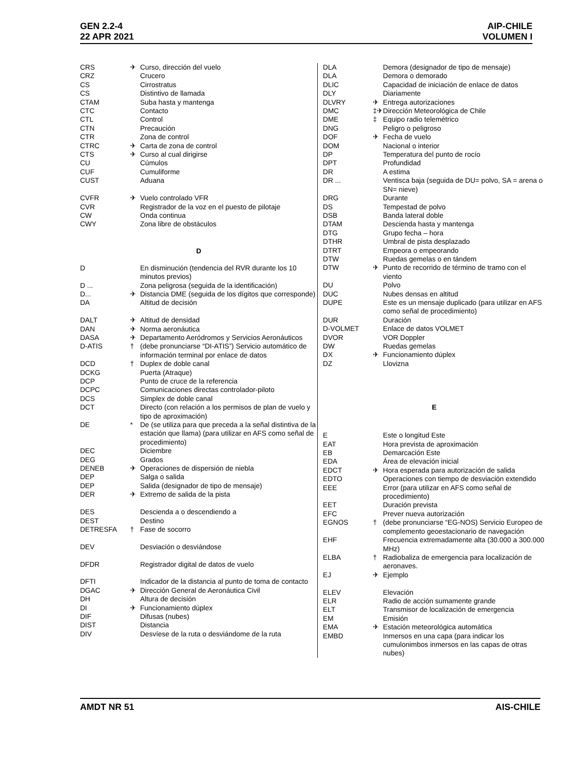GEN 2.2-4
22 APR 2021
AIP-CHILE
VOLUMEN I
| CRS | ✈ | Curso, dirección del vuelo |
| CRZ | | Crucero |
| CS | | Cirrostratus |
| CS | | Distintivo de llamada |
| CTAM | | Suba hasta y mantenga |
| CTC | | Contacto |
| CTL | | Control |
| CTN | | Precaución |
| CTR | | Zona de control |
| CTRC | ✈ | Carta de zona de control |
| CTS | ✈ | Curso al cual dirigirse |
| CU | | Cúmulos |
| CUF | | Cumuliforme |
| CUST | | Aduana |
| CVFR | ✈ | Vuelo controlado VFR |
| CVR | | Registrador de la voz en el puesto de pilotaje |
| CW | | Onda continua |
| CWY | | Zona libre de obstáculos |
D
| D | | En disminución (tendencia del RVR durante los 10 minutos previos) |
| D ... | | Zona peligrosa (seguida de la identificación) |
| D... | ✈ | Distancia DME (seguida de los dígitos que corresponde) |
| DA | | Altitud de decisión |
| DALT | ✈ | Altitud de densidad |
| DAN | ✈ | Norma aeronáutica |
| DASA | ✈ | Departamento Aeródromos y Servicios Aeronáuticos |
| D-ATIS | † | (debe pronunciarse “DI-ATIS”) Servicio automático de información terminal por enlace de datos |
| DCD | † | Duplex de doble canal |
| DCKG | | Puerta (Atraque) |
| DCP | | Punto de cruce de la referencia |
| DCPC | | Comunicaciones directas controlador-piloto |
| DCS | | Simplex de doble canal |
| DCT | | Directo (con relación a los permisos de plan de vuelo y tipo de aproximación) |
| DE | * | De (se utiliza para que preceda a la señal distintiva de la estación que llama) (para utilizar en AFS como señal de procedimiento) |
| DEC | | Diciembre |
| DEG | | Grados |
| DENEB | ✈ | Operaciones de dispersión de niebla |
| DEP | | Salga o salida |
| DEP | | Salida (designador de tipo de mensaje) |
| DER | ✈ | Extremo de salida de la pista |
| DES | | Descienda a o descendiendo a |
| DEST | | Destino |
| DETRESFA | † | Fase de socorro |
| DEV | | Desviación o desviándose |
| DFDR | | Registrador digital de datos de vuelo |
| DFTI | | Indicador de la distancia al punto de toma de contacto |
| DGAC | ✈ | Dirección General de Aeronáutica Civil |
| DH | | Altura de decisión |
| DI | ✈ | Funcionamiento dúplex |
| DIF | | Difusas (nubes) |
| DIST | | Distancia |
| DIV | | Desvíese de la ruta o desviándome de la ruta |
| DLA | | Demora (designador de tipo de mensaje) |
| DLA | | Demora o demorado |
| DLIC | | Capacidad de iniciación de enlace de datos |
| DLY | | Diariamente |
| DLVRY | ✈ | Entrega autorizaciones |
| DMC | ‡✈ | Dirección Meteorológica de Chile |
| DME | ‡ | Equipo radio telemétrico |
| DNG | | Peligro o peligroso |
| DOF | ✈ | Fecha de vuelo |
| DOM | | Nacional o interior |
| DP | | Temperatura del punto de rocío |
| DPT | | Profundidad |
| DR | | A estima |
| DR ... | | Ventisca baja (seguida de DU= polvo, SA = arena o SN= nieve) |
| DRG | | Durante |
| DS | | Tempestad de polvo |
| DSB | | Banda lateral doble |
| DTAM | | Descienda hasta y mantenga |
| DTG | | Grupo fecha – hora |
| DTHR | | Umbral de pista desplazado |
| DTRT | | Empeora o empeorando |
| DTW | | Ruedas gemelas o en tándem |
| DTW | ✈ | Punto de recorrido de término de tramo con el viento |
| DU | | Polvo |
| DUC | | Nubes densas en altitud |
| DUPE | | Este es un mensaje duplicado (para utilizar en AFS como señal de procedimiento) |
| DUR | | Duración |
| D-VOLMET | | Enlace de datos VOLMET |
| DVOR | | VOR Doppler |
| DW | | Ruedas gemelas |
| DX | ✈ | Funcionamiento dúplex |
| DZ | | Llovizna |
E
| E | | Este o longitud Este |
| EAT | | Hora prevista de aproximación |
| EB | | Demarcación Este |
| EDA | | Área de elevación inicial |
| EDCT | ✈ | Hora esperada para autorización de salida |
| EDTO | | Operaciones con tiempo de desviación extendido |
| EEE | | Error (para utilizar en AFS como señal de procedimiento) |
| EET | | Duración prevista |
| EFC | | Prever nueva autorización |
| EGNOS | † | (debe pronunciarse “EG-NOS) Servicio Europeo de complemento geoestacionario de navegación |
| EHF | | Frecuencia extremadamente alta (30.000 a 300.000 MHz) |
| ELBA | † | Radiobaliza de emergencia para localización de aeronaves. |
| EJ | ✈ | Ejemplo |
| ELEV | | Elevación |
| ELR | | Radio de acción sumamente grande |
| ELT | | Transmisor de localización de emergencia |
| EM | | Emisión |
| EMA | ✈ | Estación meteorológica automática |
| EMBD | | Inmersos en una capa (para indicar los cumulonimbos inmersos en las capas de otras nubes) |
AMDT NR 51 AIS-CHILE